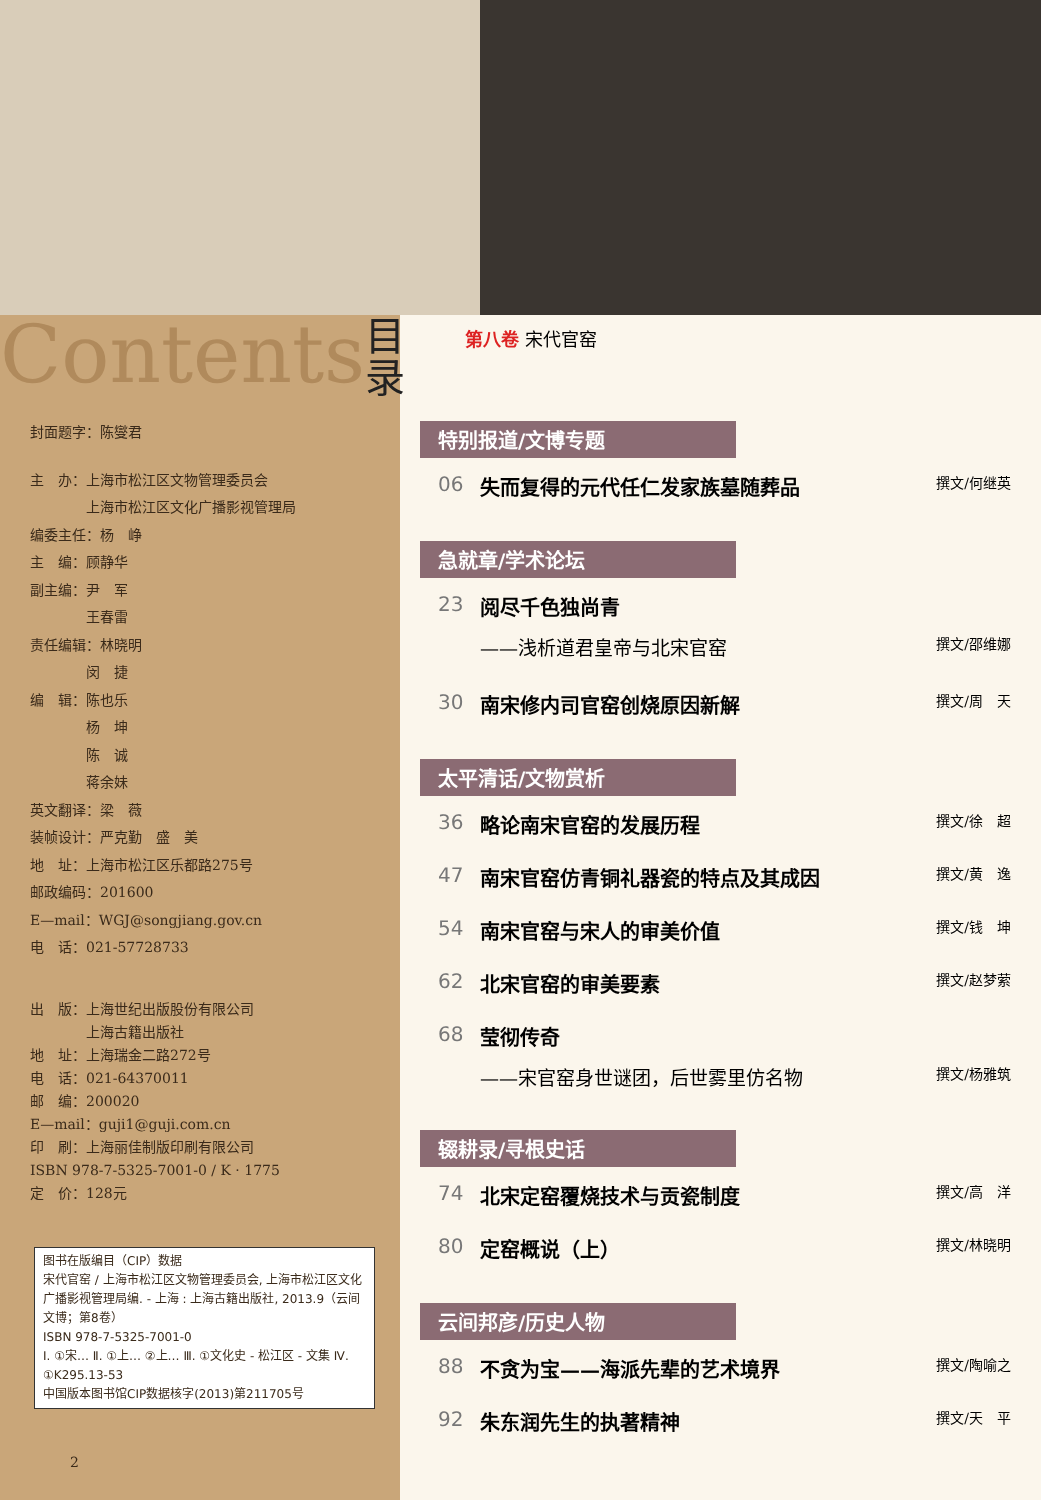Contents
目录
封面题字：陈燮君
主　办：上海市松江区文物管理委员会
　　　　上海市松江区文化广播影视管理局
编委主任：杨　峥
主　编：顾静华
副主编：尹　军
　　　　王春雷
责任编辑：林晓明
　　　　闵　捷
编　辑：陈也乐
　　　　杨　坤
　　　　陈　诚
　　　　蒋余妹
英文翻译：梁　薇
装帧设计：严克勤　盛　美
地　址：上海市松江区乐都路275号
邮政编码：201600
E—mail：WGJ@songjiang.gov.cn
电　话：021-57728733
出　版：上海世纪出版股份有限公司
　　　　上海古籍出版社
地　址：上海瑞金二路272号
电　话：021-64370011
邮　编：200020
E—mail：guji1@guji.com.cn
印　刷：上海丽佳制版印刷有限公司
ISBN 978-7-5325-7001-0 / K · 1775
定　价：128元
图书在版编目（CIP）数据
宋代官窑 / 上海市松江区文物管理委员会, 上海市松江区文化广播影视管理局编. - 上海 : 上海古籍出版社, 2013.9（云间文博；第8卷）
ISBN 978-7-5325-7001-0
Ⅰ. ①宋… Ⅱ. ①上… ②上… Ⅲ. ①文化史 - 松江区 - 文集 Ⅳ. ①K295.13-53
中国版本图书馆CIP数据核字(2013)第211705号
2
第八卷 宋代官窑
特别报道/文博专题
06 失而复得的元代任仁发家族墓随葬品 撰文/何继英
急就章/学术论坛
23 阅尽千色独尚青
——浅析道君皇帝与北宋官窑 撰文/邵维娜
30 南宋修内司官窑创烧原因新解 撰文/周　天
太平清话/文物赏析
36 略论南宋官窑的发展历程 撰文/徐　超
47 南宋官窑仿青铜礼器瓷的特点及其成因 撰文/黄　逸
54 南宋官窑与宋人的审美价值 撰文/钱　坤
62 北宋官窑的审美要素 撰文/赵梦萦
68 莹彻传奇
——宋官窑身世谜团，后世雾里仿名物 撰文/杨雅筑
辍耕录/寻根史话
74 北宋定窑覆烧技术与贡瓷制度 撰文/高　洋
80 定窑概说（上） 撰文/林晓明
云间邦彦/历史人物
88 不贪为宝——海派先辈的艺术境界 撰文/陶喻之
92 朱东润先生的执著精神 撰文/天　平